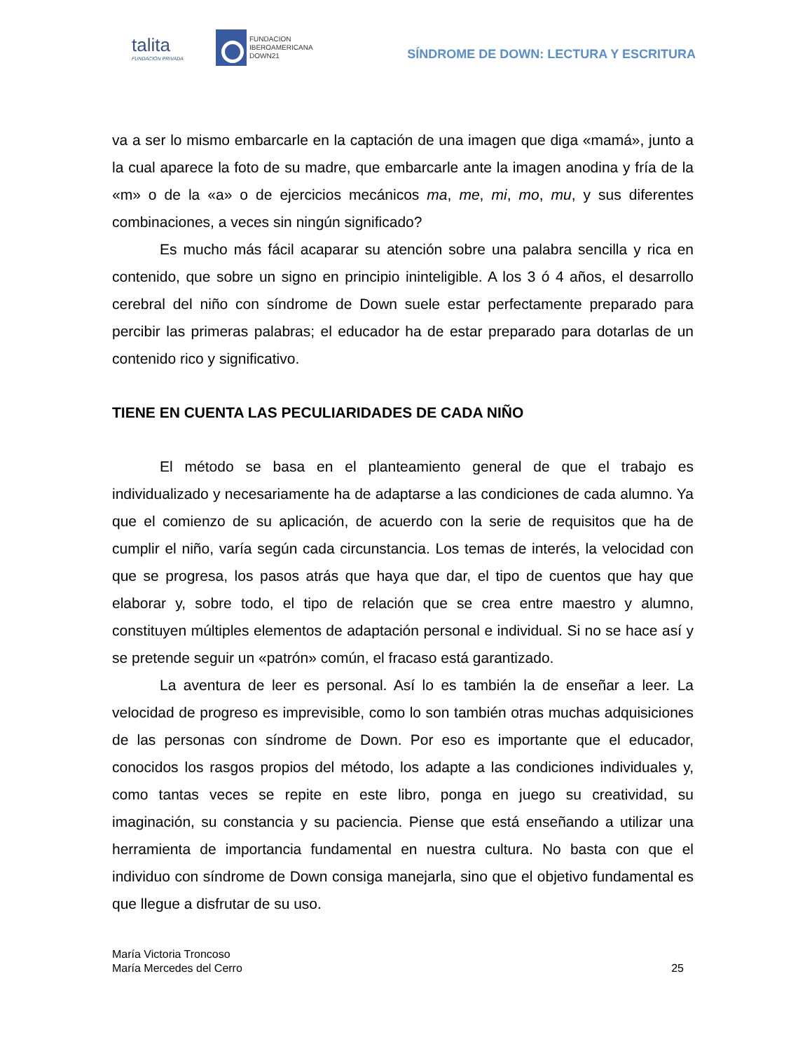talita
FUNDACIÓN PRIVADA
FUNDACION
IBEROAMERICANA
DOWN21
SÍNDROME DE DOWN: LECTURA Y ESCRITURA
va a ser lo mismo embarcarle en la captación de una imagen que diga «mamá», junto a la cual aparece la foto de su madre, que embarcarle ante la imagen anodina y fría de la «m» o de la «a» o de ejercicios mecánicos ma, me, mi, mo, mu, y sus diferentes combinaciones, a veces sin ningún significado?
Es mucho más fácil acaparar su atención sobre una palabra sencilla y rica en contenido, que sobre un signo en principio ininteligible. A los 3 ó 4 años, el desarrollo cerebral del niño con síndrome de Down suele estar perfectamente preparado para percibir las primeras palabras; el educador ha de estar preparado para dotarlas de un contenido rico y significativo.
TIENE EN CUENTA LAS PECULIARIDADES DE CADA NIÑO
El método se basa en el planteamiento general de que el trabajo es individualizado y necesariamente ha de adaptarse a las condiciones de cada alumno. Ya que el comienzo de su aplicación, de acuerdo con la serie de requisitos que ha de cumplir el niño, varía según cada circunstancia. Los temas de interés, la velocidad con que se progresa, los pasos atrás que haya que dar, el tipo de cuentos que hay que elaborar y, sobre todo, el tipo de relación que se crea entre maestro y alumno, constituyen múltiples elementos de adaptación personal e individual. Si no se hace así y se pretende seguir un «patrón» común, el fracaso está garantizado.
La aventura de leer es personal. Así lo es también la de enseñar a leer. La velocidad de progreso es imprevisible, como lo son también otras muchas adquisiciones de las personas con síndrome de Down. Por eso es importante que el educador, conocidos los rasgos propios del método, los adapte a las condiciones individuales y, como tantas veces se repite en este libro, ponga en juego su creatividad, su imaginación, su constancia y su paciencia. Piense que está enseñando a utilizar una herramienta de importancia fundamental en nuestra cultura. No basta con que el individuo con síndrome de Down consiga manejarla, sino que el objetivo fundamental es que llegue a disfrutar de su uso.
María Victoria Troncoso
María Mercedes del Cerro
25